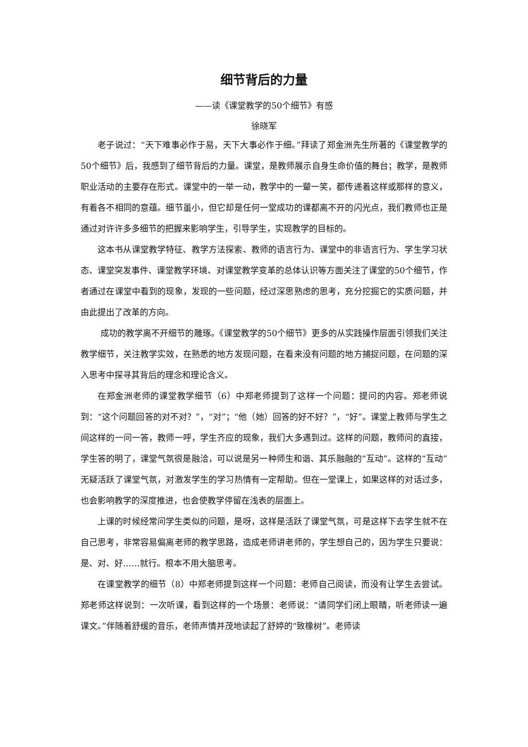细节背后的力量
——读《课堂教学的50个细节》有感
徐晓军
老子说过：“天下难事必作于易，天下大事必作于细。”拜读了郑金洲先生所著的《课堂教学的50个细节》后，我感到了细节背后的力量。课堂，是教师展示自身生命价值的舞台；教学，是教师职业活动的主要存在形式。课堂中的一举一动，教学中的一颦一笑，都传递着这样或那样的意义，有着各不相同的意蕴。细节虽小，但它却是任何一堂成功的课都离不开的闪光点，我们教师也正是通过对许许多多细节的把握来影响学生，引导学生，实现教学的目标的。
这本书从课堂教学特征、教学方法探索、教师的语言行为、课堂中的非语言行为、学生学习状态、课堂突发事件、课堂教学环境、对课堂教学变革的总体认识等方面关注了课堂的50个细节，作者通过在课堂中看到的现象，发现的一些问题，经过深思熟虑的思考，充分挖掘它的实质问题，并由此提出了改革的方向。
成功的教学离不开细节的雕琢。《课堂教学的50个细节》更多的从实践操作层面引领我们关注教学细节，关注教学实效，在熟悉的地方发现问题，在看来没有问题的地方捕捉问题，在问题的深入思考中探寻其背后的理念和理论含义。
在郑金洲老师的课堂教学细节（6）中郑老师提到了这样一个问题：提问的内容。郑老师说到：“这个问题回答的对不对？”，“对”；“他（她）回答的好不好？”，“好”。课堂上教师与学生之间这样的一问一答，教师一呼，学生齐应的现象，我们大多遇到过。这样的问题，教师问的直接，学生答的明了，课堂气氛很是融洽，可以说是另一种师生和谐、其乐融融的“互动”。这样的“互动”无疑活跃了课堂气氛，对激发学生的学习热情有一定帮助。但在一堂课上，如果这样的对话过多，也会影响教学的深度推进，也会使教学停留在浅表的层面上。
上课的时候经常问学生类似的问题，是呀，这样是活跃了课堂气氛，可是这样下去学生就不在自己思考，非常容易偏离老师的教学思路，造成老师讲老师的，学生想自己的，因为学生只要说：是、对、好……就行。根本不用大脑思考。
在课堂教学的细节（8）中郑老师提到这样一个问题：老师自己阅读，而没有让学生去尝试。郑老师这样说到：一次听课，看到这样的一个场景：老师说：“请同学们闭上眼睛，听老师读一遍课文。”伴随着舒缓的音乐，老师声情并茂地读起了舒婷的“致橡树”。老师读